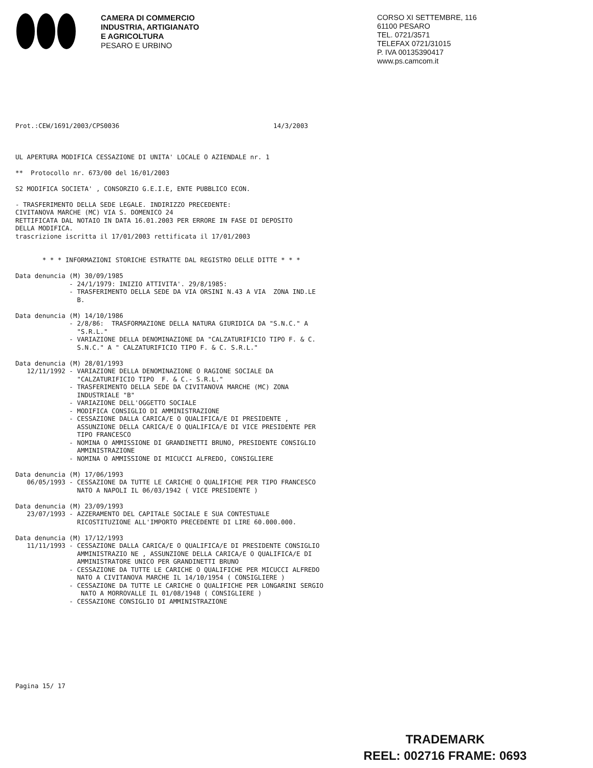CAMERA DI COMMERCIO
INDUSTRIA, ARTIGIANATO
E AGRICOLTURA
PESARO E URBINO
CORSO XI SETTEMBRE, 116
61100 PESARO
TEL. 0721/3571
TELEFAX 0721/31015
P. IVA 00135390417
www.ps.camcom.it
Prot.:CEW/1691/2003/CPS0036                                        14/3/2003
UL APERTURA MODIFICA CESSAZIONE DI UNITA' LOCALE O AZIENDALE nr. 1

**  Protocollo nr. 673/00 del 16/01/2003

S2 MODIFICA SOCIETA' , CONSORZIO G.E.I.E, ENTE PUBBLICO ECON.

- TRASFERIMENTO DELLA SEDE LEGALE. INDIRIZZO PRECEDENTE:
CIVITANOVA MARCHE (MC) VIA S. DOMENICO 24
RETTIFICATA DAL NOTAIO IN DATA 16.01.2003 PER ERRORE IN FASE DI DEPOSITO
DELLA MODIFICA.
trascrizione iscritta il 17/01/2003 rettificata il 17/01/2003


       * * * INFORMAZIONI STORICHE ESTRATTE DAL REGISTRO DELLE DITTE * * *

Data denuncia (M) 30/09/1985
              - 24/1/1979: INIZIO ATTIVITA'. 29/8/1985:
              - TRASFERIMENTO DELLA SEDE DA VIA ORSINI N.43 A VIA  ZONA IND.LE
                B.

Data denuncia (M) 14/10/1986
              - 2/8/86:  TRASFORMAZIONE DELLA NATURA GIURIDICA DA "S.N.C." A
                "S.R.L."
              - VARIAZIONE DELLA DENOMINAZIONE DA "CALZATURIFICIO TIPO F. & C.
                S.N.C." A " CALZATURIFICIO TIPO F. & C. S.R.L."

Data denuncia (M) 28/01/1993
   12/11/1992 - VARIAZIONE DELLA DENOMINAZIONE O RAGIONE SOCIALE DA
                "CALZATURIFICIO TIPO  F. & C.- S.R.L."
              - TRASFERIMENTO DELLA SEDE DA CIVITANOVA MARCHE (MC) ZONA
                INDUSTRIALE "B"
              - VARIAZIONE DELL'OGGETTO SOCIALE
              - MODIFICA CONSIGLIO DI AMMINISTRAZIONE
              - CESSAZIONE DALLA CARICA/E O QUALIFICA/E DI PRESIDENTE ,
                ASSUNZIONE DELLA CARICA/E O QUALIFICA/E DI VICE PRESIDENTE PER
                TIPO FRANCESCO
              - NOMINA O AMMISSIONE DI GRANDINETTI BRUNO, PRESIDENTE CONSIGLIO
                AMMINISTRAZIONE
              - NOMINA O AMMISSIONE DI MICUCCI ALFREDO, CONSIGLIERE

Data denuncia (M) 17/06/1993
   06/05/1993 - CESSAZIONE DA TUTTE LE CARICHE O QUALIFICHE PER TIPO FRANCESCO
                NATO A NAPOLI IL 06/03/1942 ( VICE PRESIDENTE )

Data denuncia (M) 23/09/1993
   23/07/1993 - AZZERAMENTO DEL CAPITALE SOCIALE E SUA CONTESTUALE
                RICOSTITUZIONE ALL'IMPORTO PRECEDENTE DI LIRE 60.000.000.

Data denuncia (M) 17/12/1993
   11/11/1993 - CESSAZIONE DALLA CARICA/E O QUALIFICA/E DI PRESIDENTE CONSIGLIO
                AMMINISTRAZIO NE , ASSUNZIONE DELLA CARICA/E O QUALIFICA/E DI
                AMMINISTRATORE UNICO PER GRANDINETTI BRUNO
              - CESSAZIONE DA TUTTE LE CARICHE O QUALIFICHE PER MICUCCI ALFREDO
                NATO A CIVITANOVA MARCHE IL 14/10/1954 ( CONSIGLIERE )
              - CESSAZIONE DA TUTTE LE CARICHE O QUALIFICHE PER LONGARINI SERGIO
                 NATO A MORROVALLE IL 01/08/1948 ( CONSIGLIERE )
              - CESSAZIONE CONSIGLIO DI AMMINISTRAZIONE
Pagina 15/ 17
TRADEMARK
REEL: 002716 FRAME: 0693